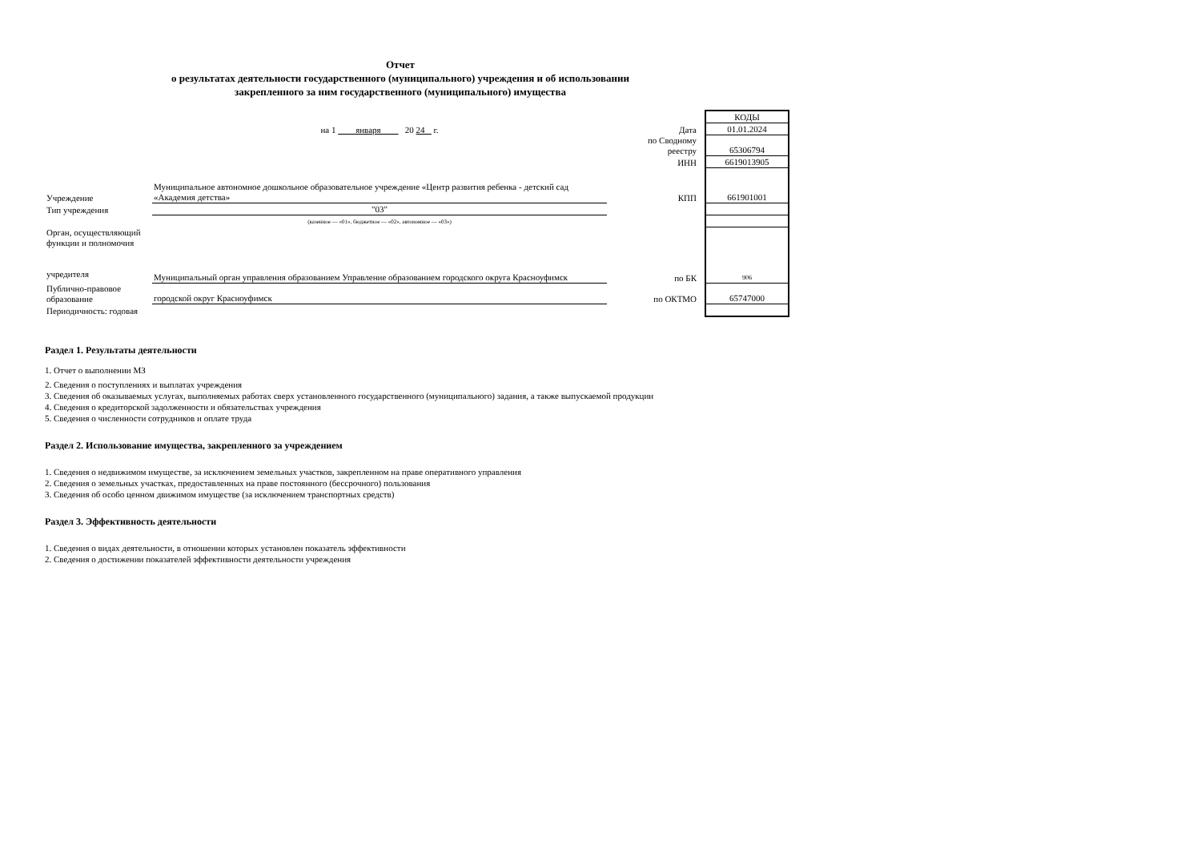Отчет
о результатах деятельности государственного (муниципального) учреждения и об использовании
закрепленного за ним государственного (муниципального) имущества
| | | | КОДЫ |
| | на 1 января 20 24 г. | Дата | 01.01.2024 |
| | | по Сводному реестру | 65306794 |
| | | ИНН | 6619013905 |
| Учреждение | Муниципальное автономное дошкольное образовательное учреждение «Центр развития ребенка - детский сад «Академия детства» | КПП | 661901001 |
| Тип учреждения | "03" | | |
| | (казенное — «01», бюджетное — «02», автономное — «03») | | |
| Орган, осуществляющий функции и полномочия учредителя | Муниципальный орган управления образованием Управление образованием городского округа Красноуфимск | по БК | 906 |
| Публично-правовое образование | городской округ Красноуфимск | по ОКТМО | 65747000 |
| Периодичность: годовая | | | |
Раздел 1. Результаты деятельности
1. Отчет о выполнении МЗ
2. Сведения о поступлениях и выплатах учреждения
3. Сведения об оказываемых услугах, выполняемых работах сверх установленного государственного (муниципального) задания, а также выпускаемой продукции
4. Сведения о кредиторской задолженности и обязательствах учреждения
5. Сведения о численности сотрудников и оплате труда
Раздел 2. Использование имущества, закрепленного за учреждением
1. Сведения о недвижимом имуществе, за исключением земельных участков, закрепленном на праве оперативного управления
2. Сведения о земельных участках, предоставленных на праве постоянного (бессрочного) пользования
3. Сведения об особо ценном движимом имуществе (за исключением транспортных средств)
Раздел 3. Эффективность деятельности
1. Сведения о видах деятельности, в отношении которых установлен показатель эффективности
2. Сведения о достижении показателей эффективности деятельности учреждения